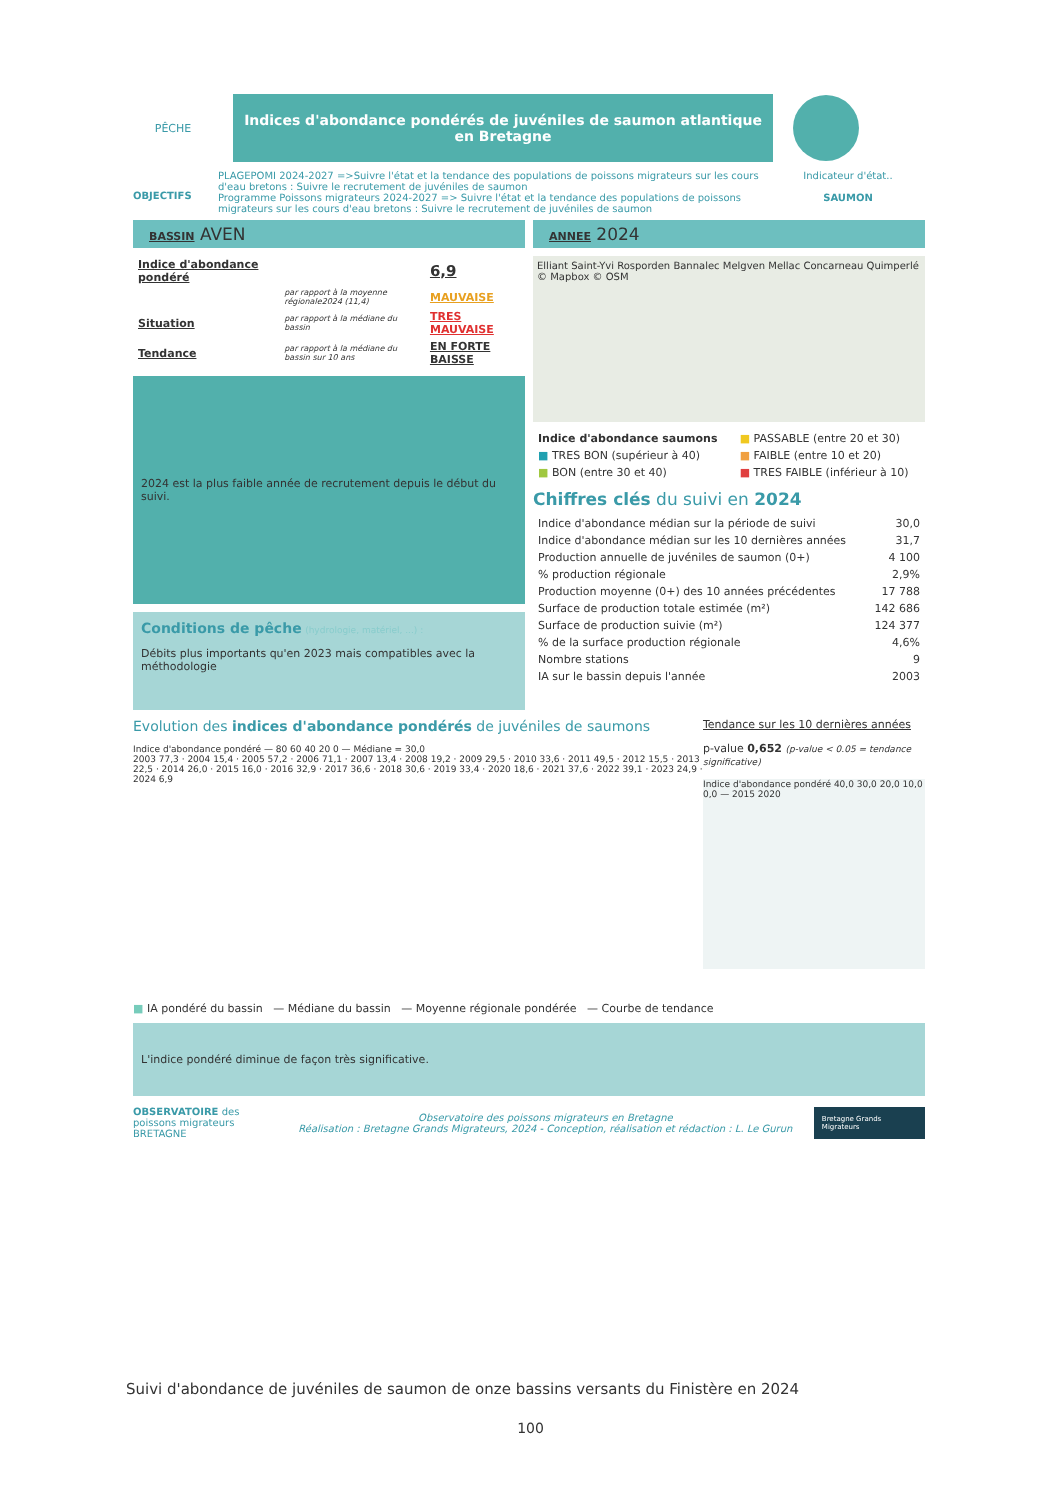PÊCHE
Indices d'abondance pondérés de juvéniles de saumon atlantique en Bretagne
OBJECTIFS
PLAGEPOMI 2024-2027 =>Suivre l'état et la tendance des populations de poissons migrateurs sur les cours d'eau bretons : Suivre le recrutement de juvéniles de saumon
Programme Poissons migrateurs 2024-2027 => Suivre l'état et la tendance des populations de poissons migrateurs sur les cours d'eau bretons : Suivre le recrutement de juvéniles de saumon
Indicateur d'état..
SAUMON
BASSIN AVEN
| Indice d'abondance pondéré | | 6,9 |
| | par rapport à la moyenne régionale2024 (11,4) | MAUVAISE |
| Situation | par rapport à la médiane du bassin | TRES MAUVAISE |
| Tendance | par rapport à la médiane du bassin sur 10 ans | EN FORTE BAISSE |
2024 est la plus faible année de recrutement depuis le début du suivi.
Conditions de pêche (hydrologie, matériel, ...) :
Débits plus importants qu'en 2023 mais compatibles avec la méthodologie
ANNEE 2024
Elliant Saint-Yvi Rosporden Bannalec Melgven Mellac Concarneau Quimperlé © Mapbox © OSM
| Indice d'abondance saumons | ■ PASSABLE (entre 20 et 30) |
| ■ TRES BON (supérieur à 40) | ■ FAIBLE (entre 10 et 20) |
| ■ BON (entre 30 et 40) | ■ TRES FAIBLE (inférieur à 10) |
Chiffres clés du suivi en 2024
| Indice d'abondance médian sur la période de suivi | 30,0 |
| Indice d'abondance médian sur les 10 dernières années | 31,7 |
| Production annuelle de juvéniles de saumon (0+) | 4 100 |
| % production régionale | 2,9% |
| Production moyenne (0+) des 10 années précédentes | 17 788 |
| Surface de production totale estimée (m²) | 142 686 |
| Surface de production suivie (m²) | 124 377 |
| % de la surface production régionale | 4,6% |
| Nombre stations | 9 |
| IA sur le bassin depuis l'année | 2003 |
Evolution des indices d'abondance pondérés de juvéniles de saumons
Indice d'abondance pondéré — 80 60 40 20 0 — Médiane = 30,0
2003 77,3 · 2004 15,4 · 2005 57,2 · 2006 71,1 · 2007 13,4 · 2008 19,2 · 2009 29,5 · 2010 33,6 · 2011 49,5 · 2012 15,5 · 2013 22,5 · 2014 26,0 · 2015 16,0 · 2016 32,9 · 2017 36,6 · 2018 30,6 · 2019 33,4 · 2020 18,6 · 2021 37,6 · 2022 39,1 · 2023 24,9 · 2024 6,9
Tendance sur les 10 dernières années
p-value 0,652 (p-value < 0.05 = tendance significative)
Indice d'abondance pondéré 40,0 30,0 20,0 10,0 0,0 — 2015 2020
■ IA pondéré du bassin — Médiane du bassin — Moyenne régionale pondérée — Courbe de tendance
L'indice pondéré diminue de façon très significative.
OBSERVATOIRE des poissons migrateurs BRETAGNE
Observatoire des poissons migrateurs en Bretagne
Réalisation : Bretagne Grands Migrateurs, 2024 - Conception, réalisation et rédaction : L. Le Gurun
Bretagne Grands Migrateurs
Suivi d'abondance de juvéniles de saumon de onze bassins versants du Finistère en 2024
100